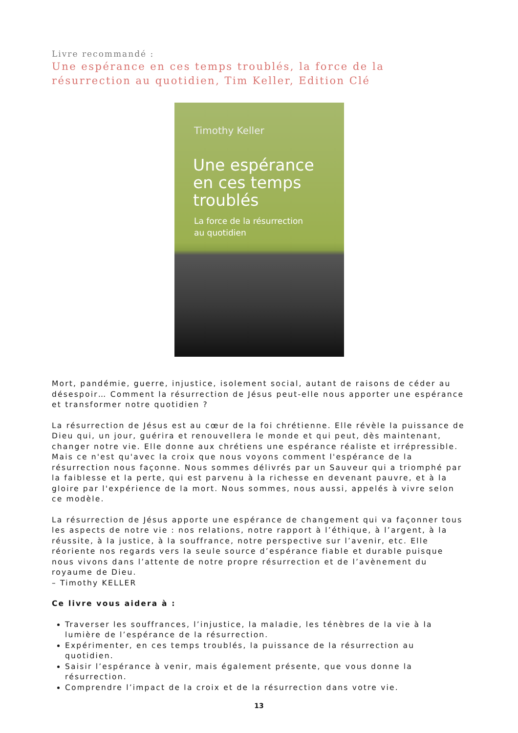Livre recommandé :
Une espérance en ces temps troublés, la force de la résurrection au quotidien, Tim Keller, Edition Clé
Timothy Keller
Une espérance
en ces temps
troublés
La force de la résurrection
au quotidien
Mort, pandémie, guerre, injustice, isolement social, autant de raisons de céder au désespoir… Comment la résurrection de Jésus peut-elle nous apporter une espérance et transformer notre quotidien ?
La résurrection de Jésus est au cœur de la foi chrétienne. Elle révèle la puissance de Dieu qui, un jour, guérira et renouvellera le monde et qui peut, dès maintenant, changer notre vie. Elle donne aux chrétiens une espérance réaliste et irrépressible. Mais ce n'est qu'avec la croix que nous voyons comment l'espérance de la résurrection nous façonne. Nous sommes délivrés par un Sauveur qui a triomphé par la faiblesse et la perte, qui est parvenu à la richesse en devenant pauvre, et à la gloire par l'expérience de la mort. Nous sommes, nous aussi, appelés à vivre selon ce modèle.
La résurrection de Jésus apporte une espérance de changement qui va façonner tous les aspects de notre vie : nos relations, notre rapport à l’éthique, à l’argent, à la réussite, à la justice, à la souffrance, notre perspective sur l’avenir, etc. Elle réoriente nos regards vers la seule source d’espérance fiable et durable puisque nous vivons dans l’attente de notre propre résurrection et de l’avènement du royaume de Dieu.
– Timothy KELLER
Ce livre vous aidera à :
Traverser les souffrances, l’injustice, la maladie, les ténèbres de la vie à la lumière de l’espérance de la résurrection.
Expérimenter, en ces temps troublés, la puissance de la résurrection au quotidien.
Saisir l’espérance à venir, mais également présente, que vous donne la résurrection.
Comprendre l’impact de la croix et de la résurrection dans votre vie.
13